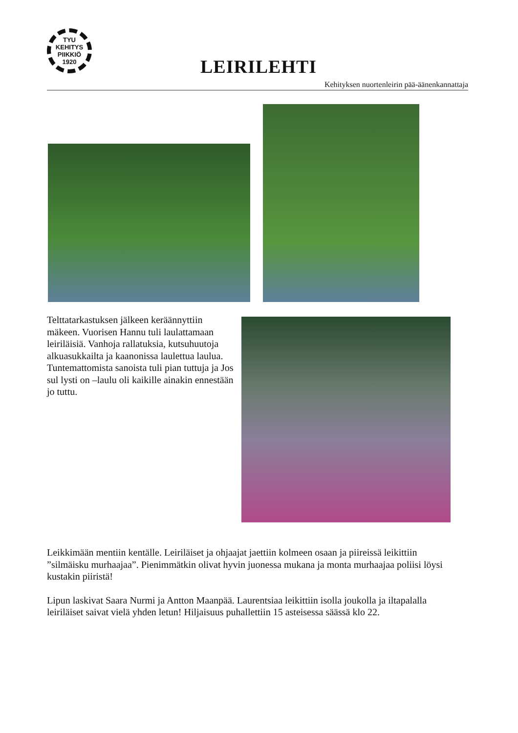TYU
KEHITYS
PIIKKIÖ
1920
LEIRILEHTI
Kehityksen nuortenleirin pää-äänenkannattaja
Telttatarkastuksen jälkeen kerään­nyttiin mäkeen. Vuorisen Hannu tuli laulattamaan leiriläisiä. Vanhoja rallatuksia, kutsuhuutoja alkuasukkailta ja kaanonissa laulettua laulua. Tuntemattomista sanoista tuli pian tuttuja ja Jos sul lysti on –laulu oli kaikille ainakin ennestään jo tuttu.
Leikkimään mentiin kentälle. Leiriläiset ja ohjaajat jaettiin kolmeen osaan ja piireissä leikittiin ”silmäisku murhaajaa”. Pienimmätkin olivat hyvin juonessa mukana ja monta murhaajaa poliisi löysi kustakin piiristä!
Lipun laskivat Saara Nurmi ja Antton Maanpää. Laurentsiaa leikittiin isolla joukolla ja iltapalalla leiriläiset saivat vielä yhden letun! Hiljaisuus puhallettiin 15 asteisessa säässä klo 22.